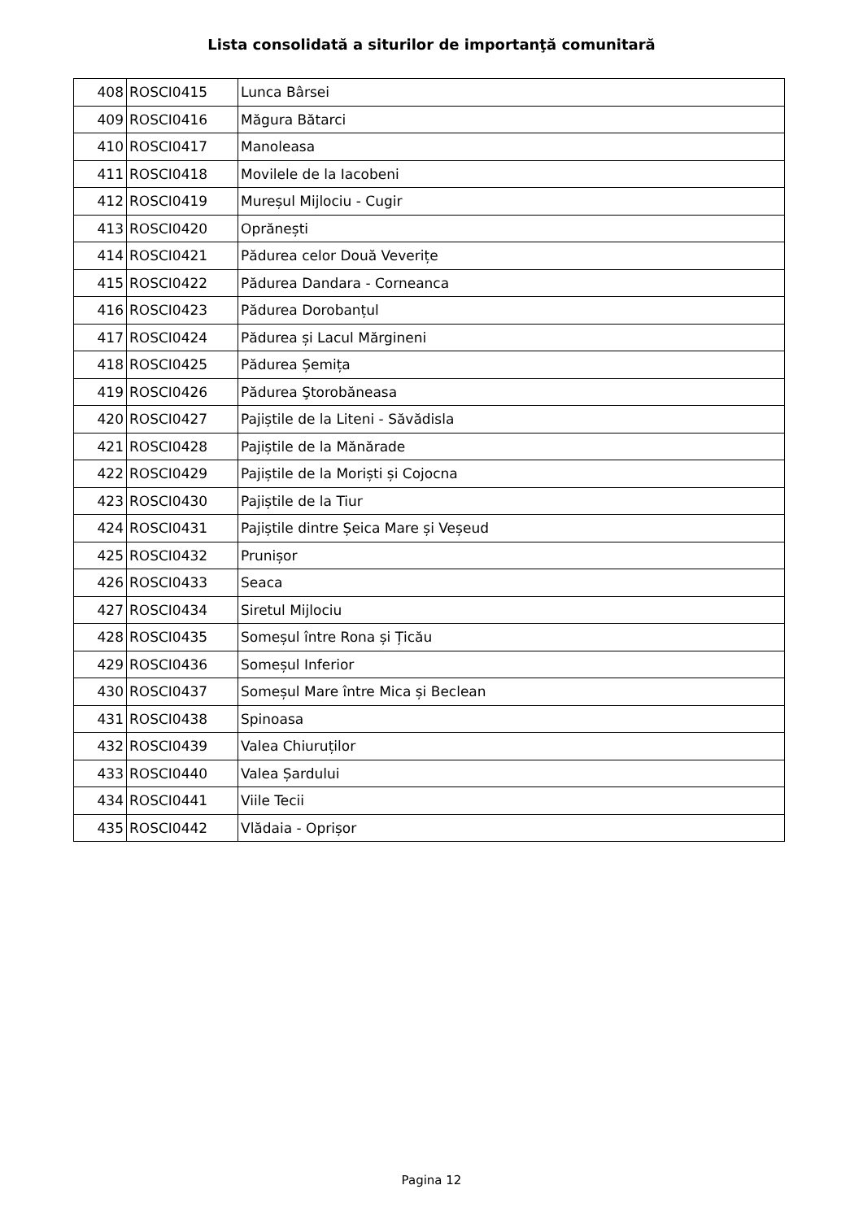Lista consolidată a siturilor de importanţă comunitară
| 408 | ROSCI0415 | Lunca Bârsei |
| 409 | ROSCI0416 | Măgura Bătarci |
| 410 | ROSCI0417 | Manoleasa |
| 411 | ROSCI0418 | Movilele de la Iacobeni |
| 412 | ROSCI0419 | Mureșul Mijlociu - Cugir |
| 413 | ROSCI0420 | Oprănești |
| 414 | ROSCI0421 | Pădurea celor Două Veverițe |
| 415 | ROSCI0422 | Pădurea Dandara - Corneanca |
| 416 | ROSCI0423 | Pădurea Dorobanțul |
| 417 | ROSCI0424 | Pădurea și Lacul Mărgineni |
| 418 | ROSCI0425 | Pădurea Șemița |
| 419 | ROSCI0426 | Pădurea Ştorobăneasa |
| 420 | ROSCI0427 | Pajiștile de la Liteni - Săvădisla |
| 421 | ROSCI0428 | Pajiștile de la Mănărade |
| 422 | ROSCI0429 | Pajiștile de la Moriști și Cojocna |
| 423 | ROSCI0430 | Pajiștile de la Tiur |
| 424 | ROSCI0431 | Pajiștile dintre Șeica Mare și Veșeud |
| 425 | ROSCI0432 | Prunișor |
| 426 | ROSCI0433 | Seaca |
| 427 | ROSCI0434 | Siretul Mijlociu |
| 428 | ROSCI0435 | Someșul între Rona și Țicău |
| 429 | ROSCI0436 | Someșul Inferior |
| 430 | ROSCI0437 | Someșul Mare între Mica și Beclean |
| 431 | ROSCI0438 | Spinoasa |
| 432 | ROSCI0439 | Valea Chiuruților |
| 433 | ROSCI0440 | Valea Șardului |
| 434 | ROSCI0441 | Viile Tecii |
| 435 | ROSCI0442 | Vlădaia - Oprișor |
Pagina 12